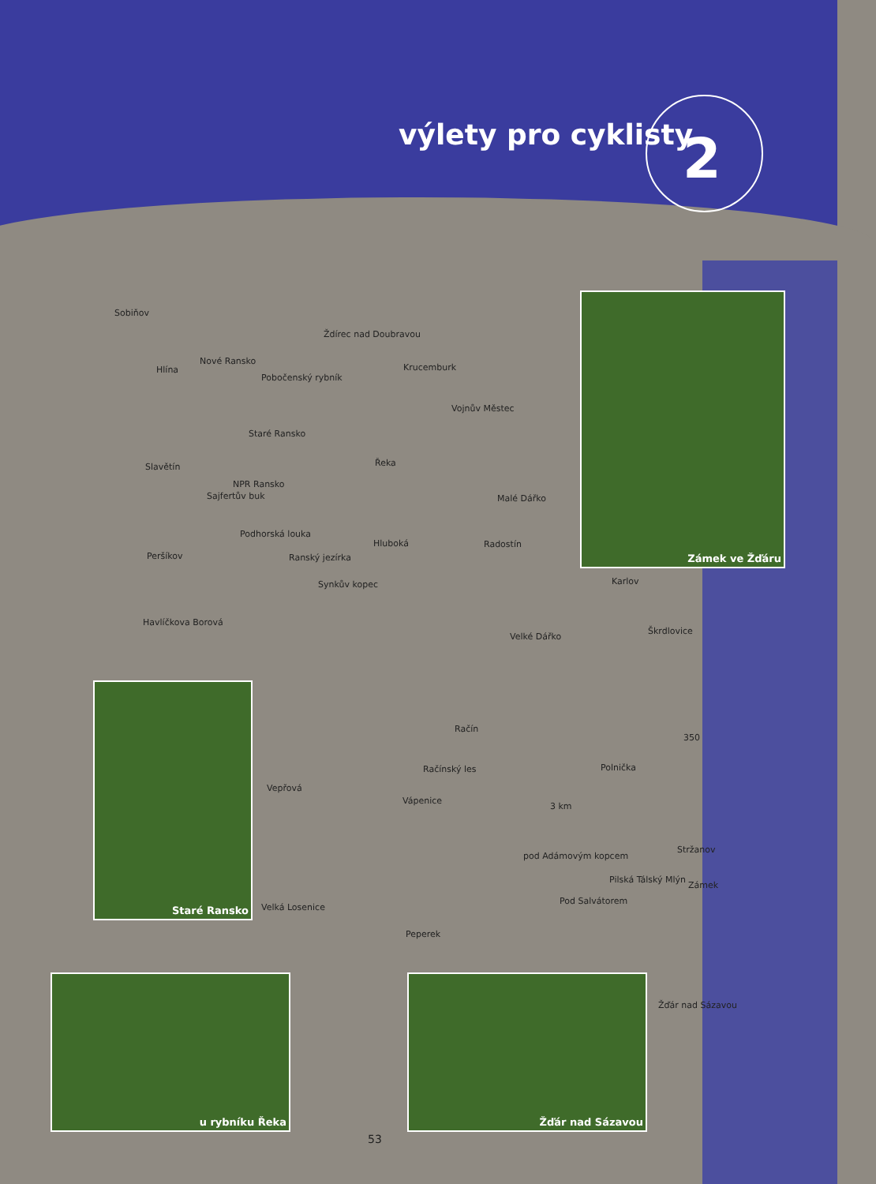výlety pro cyklisty 2
Zámek ve Žďáru
Staré Ransko
u rybníku Řeka Žďár nad Sázavou
Sobiňov
Ždírec nad Doubravou
Hlína
Nové Ransko
Pobočenský rybník
Krucemburk
Vojnův Městec
Staré Ransko
Slavětín Řeka
NPR Ransko
Sajfertův buk Malé Dářko
Podhorská louka
Hluboká Radostín
Peršíkov Ranský jezírka
Synkův kopec Karlov
Havlíčkova Borová
Velké Dářko
Škrdlovice
Račín
350
Račínský les Polnička
Vepřová
Vápenice
3 km
Stržanov
pod Adámovým kopcem
Pilská Tálský Mlýn
Zámek
Pod Salvátorem
Velká Losenice
Peperek
Žďár nad Sázavou
53